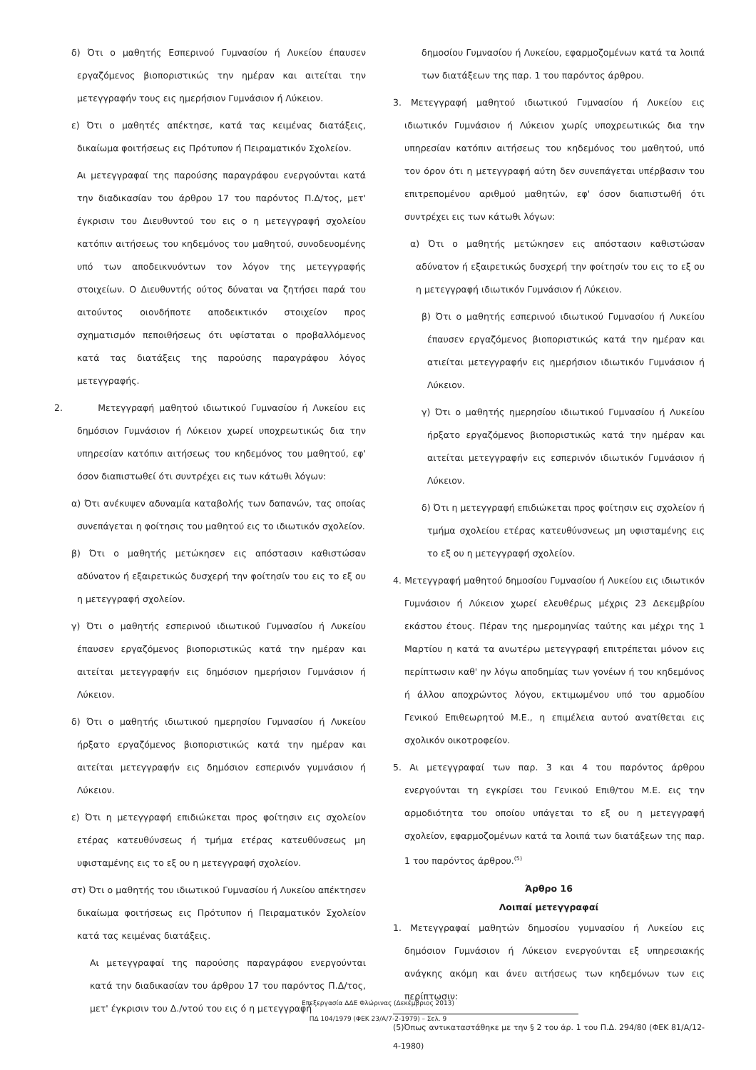δ) Ότι ο μαθητής Εσπερινού Γυμνασίου ή Λυκείου έπαυσεν εργαζόμενος βιοποριστικώς την ημέραν και αιτείται την μετεγγραφήν τους εις ημερήσιον Γυμνάσιον ή Λύκειον.
ε) Ότι ο μαθητές απέκτησε, κατά τας κειμένας διατάξεις, δικαίωμα φοιτήσεως εις Πρότυπον ή Πειραματικόν Σχολείον.
Αι μετεγγραφαί της παρούσης παραγράφου ενεργούνται κατά την διαδικασίαν του άρθρου 17 του παρόντος Π.Δ/τος, μετ' έγκρισιν του Διευθυντού του εις ο η μετεγγραφή σχολείου κατόπιν αιτήσεως του κηδεμόνος του μαθητού, συνοδευομένης υπό των αποδεικνυόντων τον λόγον της μετεγγραφής στοιχείων. Ο Διευθυντής ούτος δύναται να ζητήσει παρά του αιτούντος οιονδήποτε αποδεικτικόν στοιχείον προς σχηματισμόν πεποιθήσεως ότι υφίσταται ο προβαλλόμενος κατά τας διατάξεις της παρούσης παραγράφου λόγος μετεγγραφής.
2. Μετεγγραφή μαθητού ιδιωτικού Γυμνασίου ή Λυκείου εις δημόσιον Γυμνάσιον ή Λύκειον χωρεί υποχρεωτικώς δια την υπηρεσίαν κατόπιν αιτήσεως του κηδεμόνος του μαθητού, εφ' όσον διαπιστωθεί ότι συντρέχει εις των κάτωθι λόγων:
α) Ότι ανέκυψεν αδυναμία καταβολής των δαπανών, τας οποίας συνεπάγεται η φοίτησις του μαθητού εις το ιδιωτικόν σχολείον.
β) Ότι ο μαθητής μετώκησεν εις απόστασιν καθιστώσαν αδύνατον ή εξαιρετικώς δυσχερή την φοίτησίν του εις το εξ ου η μετεγγραφή σχολείον.
γ) Ότι ο μαθητής εσπερινού ιδιωτικού Γυμνασίου ή Λυκείου έπαυσεν εργαζόμενος βιοποριστικώς κατά την ημέραν και αιτείται μετεγγραφήν εις δημόσιον ημερήσιον Γυμνάσιον ή Λύκειον.
δ) Ότι ο μαθητής ιδιωτικού ημερησίου Γυμνασίου ή Λυκείου ήρξατο εργαζόμενος βιοποριστικώς κατά την ημέραν και αιτείται μετεγγραφήν εις δημόσιον εσπερινόν γυμνάσιον ή Λύκειον.
ε) Ότι η μετεγγραφή επιδιώκεται προς φοίτησιν εις σχολείον ετέρας κατευθύνσεως ή τμήμα ετέρας κατευθύνσεως μη υφισταμένης εις το εξ ου η μετεγγραφή σχολείον.
στ) Ότι ο μαθητής του ιδιωτικού Γυμνασίου ή Λυκείου απέκτησεν δικαίωμα φοιτήσεως εις Πρότυπον ή Πειραματικόν Σχολείον κατά τας κειμένας διατάξεις.
Αι μετεγγραφαί της παρούσης παραγράφου ενεργούνται κατά την διαδικασίαν του άρθρου 17 του παρόντος Π.Δ/τος, μετ' έγκρισιν του Δ./ντού του εις ό η μετεγγραφή
δημοσίου Γυμνασίου ή Λυκείου, εφαρμοζομένων κατά τα λοιπά των διατάξεων της παρ. 1 του παρόντος άρθρου.
3. Μετεγγραφή μαθητού ιδιωτικού Γυμνασίου ή Λυκείου εις ιδιωτικόν Γυμνάσιον ή Λύκειον χωρίς υποχρεωτικώς δια την υπηρεσίαν κατόπιν αιτήσεως του κηδεμόνος του μαθητού, υπό τον όρον ότι η μετεγγραφή αύτη δεν συνεπάγεται υπέρβασιν του επιτρεπομένου αριθμού μαθητών, εφ' όσον διαπιστωθή ότι συντρέχει εις των κάτωθι λόγων:
α) Ότι ο μαθητής μετώκησεν εις απόστασιν καθιστώσαν αδύνατον ή εξαιρετικώς δυσχερή την φοίτησίν του εις το εξ ου η μετεγγραφή ιδιωτικόν Γυμνάσιον ή Λύκειον.
β) Ότι ο μαθητής εσπερινού ιδιωτικού Γυμνασίου ή Λυκείου έπαυσεν εργαζόμενος βιοποριστικώς κατά την ημέραν και ατιείται μετεγγραφήν εις ημερήσιον ιδιωτικόν Γυμνάσιον ή Λύκειον.
γ) Ότι ο μαθητής ημερησίου ιδιωτικού Γυμνασίου ή Λυκείου ήρξατο εργαζόμενος βιοποριστικώς κατά την ημέραν και αιτείται μετεγγραφήν εις εσπερινόν ιδιωτικόν Γυμνάσιον ή Λύκειον.
δ) Ότι η μετεγγραφή επιδιώκεται προς φοίτησιν εις σχολείον ή τμήμα σχολείου ετέρας κατευθύνσνεως μη υφισταμένης εις το εξ ου η μετεγγραφή σχολείον.
4. Μετεγγραφή μαθητού δημοσίου Γυμνασίου ή Λυκείου εις ιδιωτικόν Γυμνάσιον ή Λύκειον χωρεί ελευθέρως μέχρις 23 Δεκεμβρίου εκάστου έτους. Πέραν της ημερομηνίας ταύτης και μέχρι της 1 Μαρτίου η κατά τα ανωτέρω μετεγγραφή επιτρέπεται μόνον εις περίπτωσιν καθ' ην λόγω αποδημίας των γονέων ή του κηδεμόνος ή άλλου αποχρώντος λόγου, εκτιμωμένου υπό του αρμοδίου Γενικού Επιθεωρητού Μ.Ε., η επιμέλεια αυτού ανατίθεται εις σχολικόν οικοτροφείον.
5. Αι μετεγγραφαί των παρ. 3 και 4 του παρόντος άρθρου ενεργούνται τη εγκρίσει του Γενικού Επιθ/του Μ.Ε. εις την αρμοδιότητα του οποίου υπάγεται το εξ ου η μετεγγραφή σχολείον, εφαρμοζομένων κατά τα λοιπά των διατάξεων της παρ. 1 του παρόντος άρθρου.<sup>(5)</sup>
Άρθρο 16
Λοιπαί μετεγγραφαί
1. Μετεγγραφαί μαθητών δημοσίου γυμνασίου ή Λυκείου εις δημόσιον Γυμνάσιον ή Λύκειον ενεργούνται εξ υπηρεσιακής ανάγκης ακόμη και άνευ αιτήσεως των κηδεμόνων των εις περίπτωσιν:
(5)Όπως αντικαταστάθηκε με την § 2 του άρ. 1 του Π.Δ. 294/80 (ΦΕΚ 81/Α/12-4-1980)
Επεξεργασία ΔΔΕ Φλώρινας (Δεκέμβριος 2013)
ΠΔ 104/1979 (ΦΕΚ 23/Α/7-2-1979) – Σελ. 9